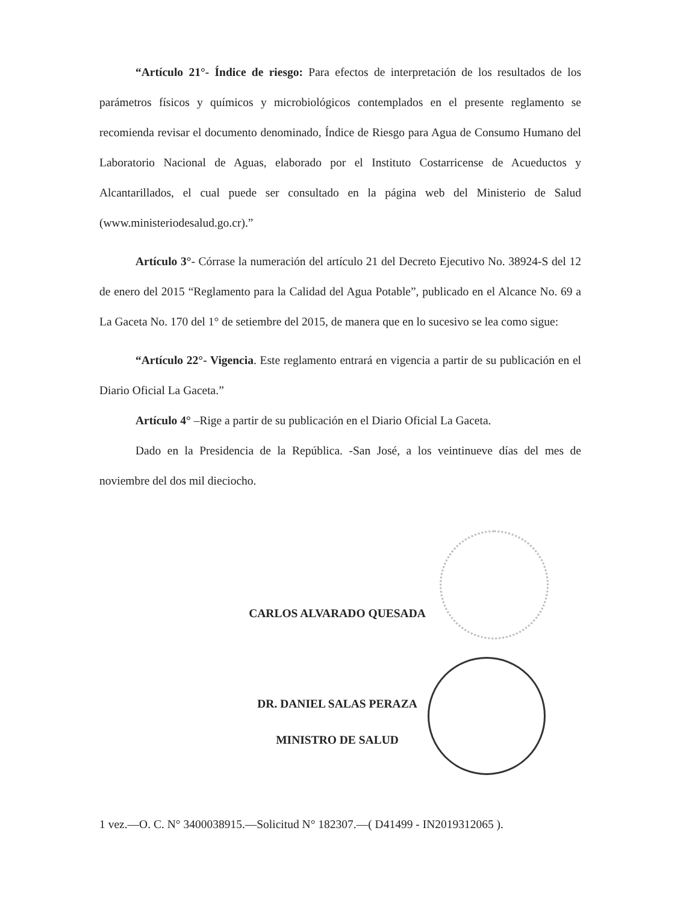“Artículo 21°- Índice de riesgo: Para efectos de interpretación de los resultados de los parámetros físicos y químicos y microbiológicos contemplados en el presente reglamento se recomienda revisar el documento denominado, Índice de Riesgo para Agua de Consumo Humano del Laboratorio Nacional de Aguas, elaborado por el Instituto Costarricense de Acueductos y Alcantarillados, el cual puede ser consultado en la página web del Ministerio de Salud (www.ministeriodesalud.go.cr).”
Artículo 3°- Córrase la numeración del artículo 21 del Decreto Ejecutivo No. 38924-S del 12 de enero del 2015 “Reglamento para la Calidad del Agua Potable”, publicado en el Alcance No. 69 a La Gaceta No. 170 del 1° de setiembre del 2015, de manera que en lo sucesivo se lea como sigue:
“Artículo 22°- Vigencia. Este reglamento entrará en vigencia a partir de su publicación en el Diario Oficial La Gaceta.”
Artículo 4° –Rige a partir de su publicación en el Diario Oficial La Gaceta.
Dado en la Presidencia de la República. -San José, a los veintinueve días del mes de noviembre del dos mil dieciocho.
CARLOS ALVARADO QUESADA
DR. DANIEL SALAS PERAZA
MINISTRO DE SALUD
1 vez.—O. C. N° 3400038915.—Solicitud N° 182307.—( D41499 - IN2019312065 ).